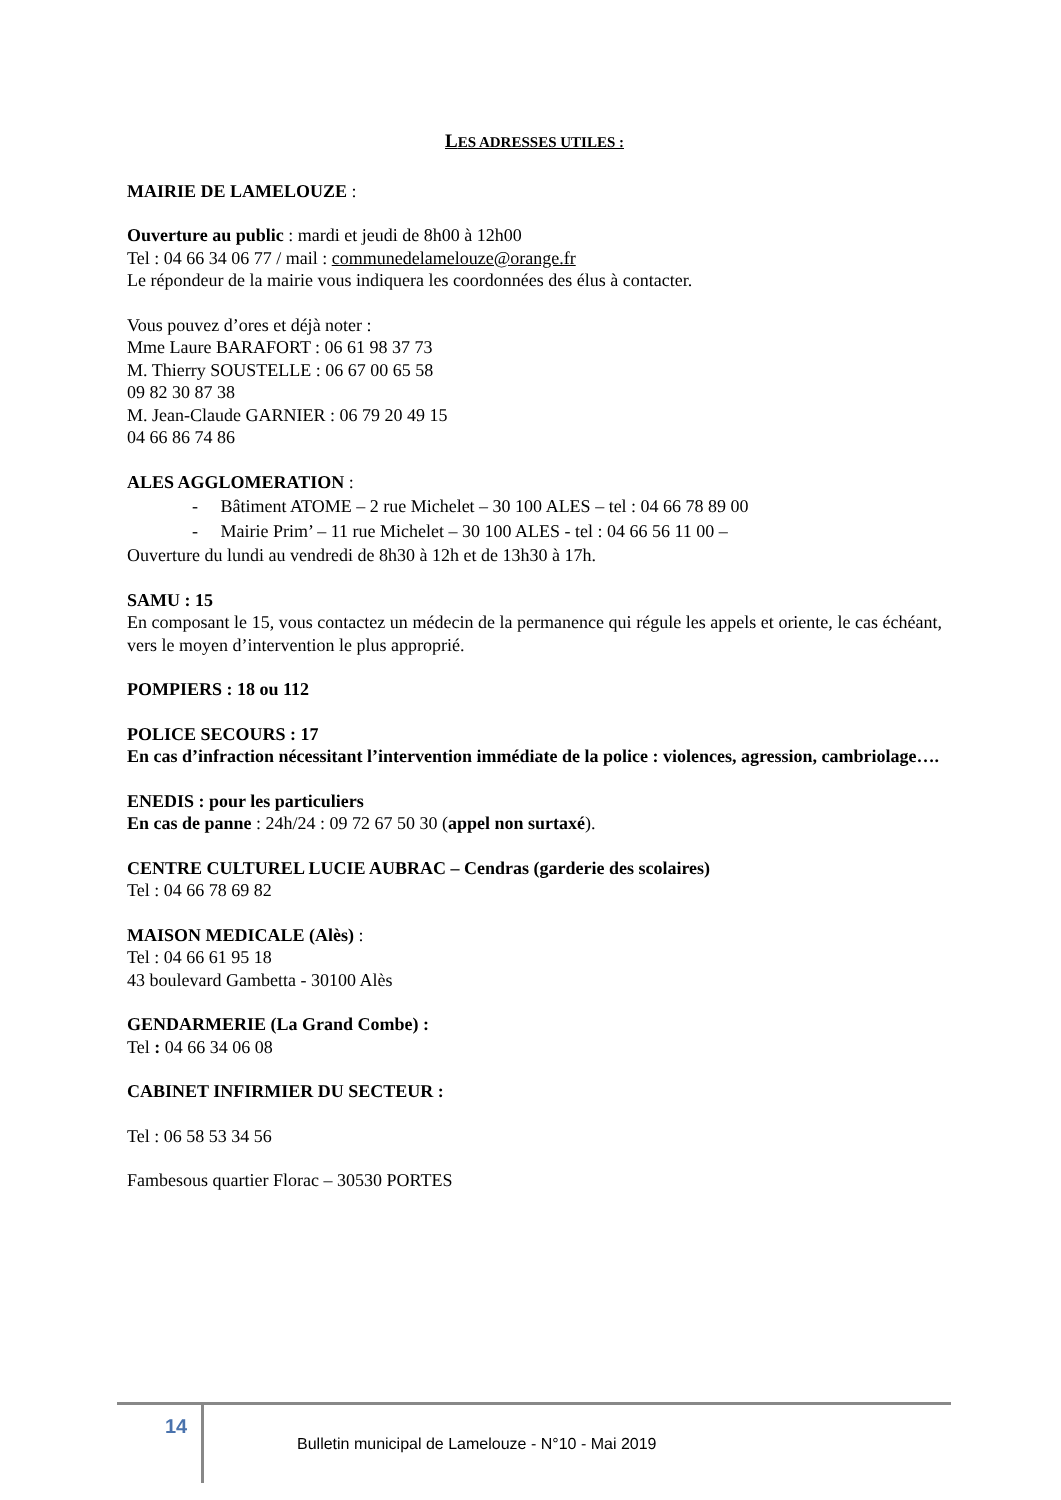LES ADRESSES UTILES :
MAIRIE DE LAMELOUZE :
Ouverture au public : mardi et jeudi de 8h00 à 12h00
Tel : 04 66 34 06 77 / mail : communedelamelouze@orange.fr
Le répondeur de la mairie vous indiquera les coordonnées des élus à contacter.
Vous pouvez d’ores et déjà noter :
Mme Laure BARAFORT : 06 61 98 37 73
M. Thierry SOUSTELLE : 06 67 00 65 58
09 82 30 87 38
M. Jean-Claude GARNIER : 06 79 20 49 15
04 66 86 74 86
ALES AGGLOMERATION :
- Bâtiment ATOME – 2 rue Michelet – 30 100 ALES – tel : 04 66 78 89 00
- Mairie Prim’ – 11 rue Michelet – 30 100 ALES - tel : 04 66 56 11 00 –
Ouverture du lundi au vendredi de 8h30 à 12h et de 13h30 à 17h.
SAMU : 15
En composant le 15, vous contactez un médecin de la permanence qui régule les appels et oriente, le cas échéant, vers le moyen d’intervention le plus approprié.
POMPIERS : 18 ou 112
POLICE SECOURS : 17
En cas d’infraction nécessitant l’intervention immédiate de la police : violences, agression, cambriolage….
ENEDIS : pour les particuliers
En cas de panne : 24h/24 : 09 72 67 50 30 (appel non surtaxé).
CENTRE CULTUREL LUCIE AUBRAC – Cendras (garderie des scolaires)
Tel : 04 66 78 69 82
MAISON MEDICALE (Alès) :
Tel : 04 66 61 95 18
43 boulevard Gambetta - 30100 Alès
GENDARMERIE (La Grand Combe) :
Tel : 04 66 34 06 08
CABINET INFIRMIER DU SECTEUR :
Tel : 06 58 53 34 56
Fambesous quartier Florac – 30530 PORTES
14
Bulletin municipal de Lamelouze - N°10 - Mai 2019